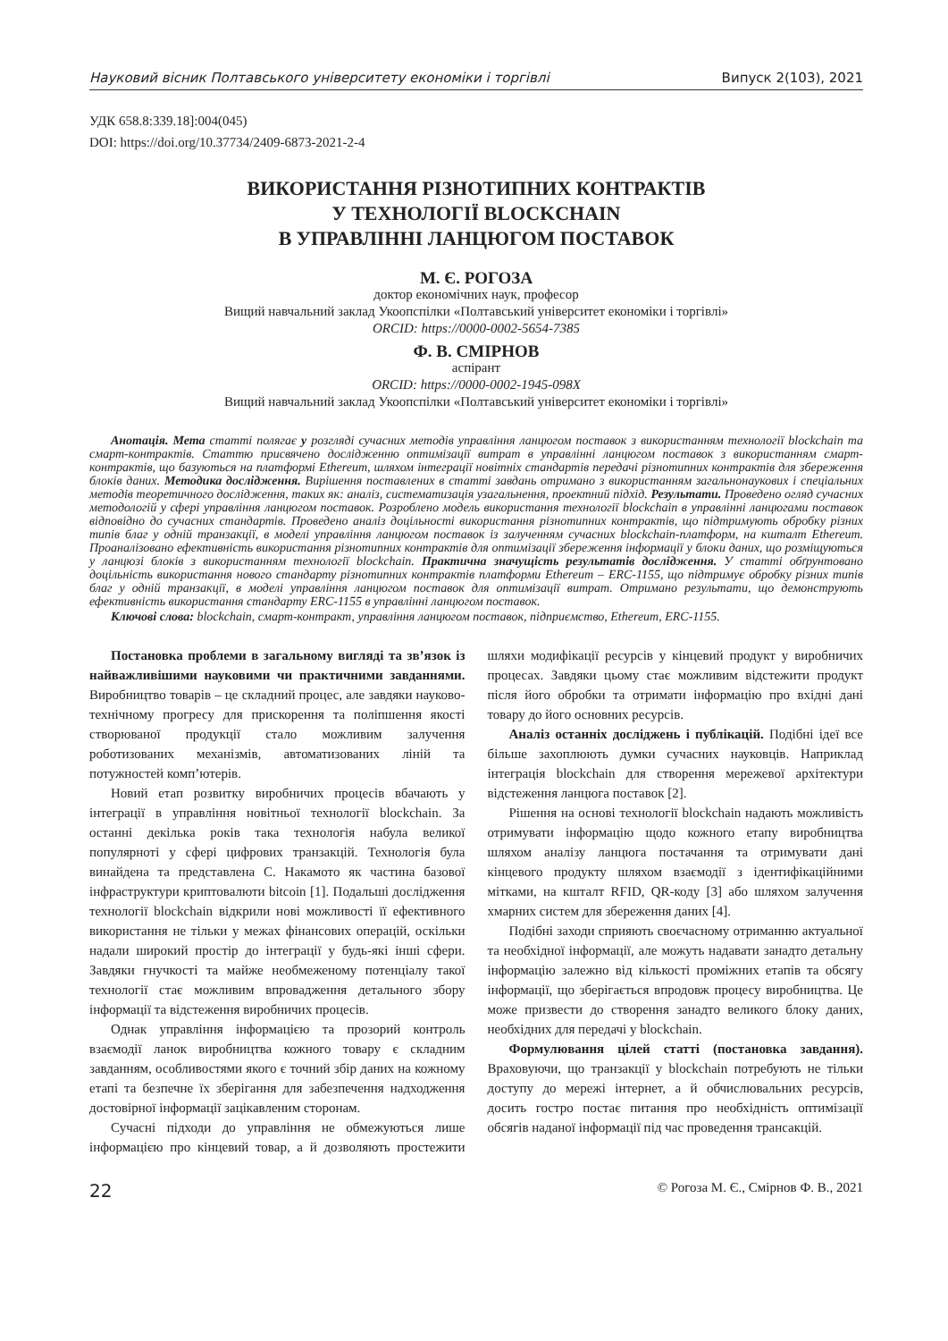Науковий вісник Полтавського університету економіки і торгівлі Випуск 2(103), 2021
УДК 658.8:339.18]:004(045)
DOI: https://doi.org/10.37734/2409-6873-2021-2-4
ВИКОРИСТАННЯ РІЗНОТИПНИХ КОНТРАКТІВ
У ТЕХНОЛОГІЇ BLOCKCHAIN
В УПРАВЛІННІ ЛАНЦЮГОМ ПОСТАВОК
М. Є. РОГОЗА
доктор економічних наук, професор
Вищий навчальний заклад Укоопспілки «Полтавський університет економіки і торгівлі»
ORCID: https://0000-0002-5654-7385
Ф. В. СМІРНОВ
аспірант
ORCID: https://0000-0002-1945-098X
Вищий навчальний заклад Укоопспілки «Полтавський університет економіки і торгівлі»
Анотація. Мета статті полягає у розгляді сучасних методів управління ланцюгом поставок з використанням технології blockchain та смарт-контрактів. Статтю присвячено дослідженню оптимізації витрат в управлінні ланцюгом поставок з використанням смарт-контрактів, що базуються на платформі Ethereum, шляхом інтеграції новітніх стандартів передачі різнотипних контрактів для збереження блоків даних. Методика дослідження. Вирішення поставлених в статті завдань отримано з використанням загальнонаукових і спеціальних методів теоретичного дослідження, таких як: аналіз, систематизація узагальнення, проектний підхід. Результати. Проведено огляд сучасних методологій у сфері управління ланцюгом поставок. Розроблено модель використання технології blockchain в управлінні ланцюгами поставок відповідно до сучасних стандартів. Проведено аналіз доцільності використання різнотипних контрактів, що підтримують обробку різних типів благ у одній транзакції, в моделі управління ланцюгом поставок із залученням сучасних blockchain-платформ, на кшталт Ethereum. Проаналізовано ефективність використання різнотипних контрактів для оптимізації збереження інформації у блоки даних, що розміщуються у ланцюзі блоків з використанням технології blockchain. Практична значущість результатів дослідження. У статті обґрунтовано доцільність використання нового стандарту різнотипних контрактів платформи Ethereum – ERC-1155, що підтримує обробку різних типів благ у одній транзакції, в моделі управління ланцюгом поставок для оптимізації витрат. Отримано результати, що демонструють ефективність використання стандарту ERC-1155 в управлінні ланцюгом поставок.
Ключові слова: blockchain, смарт-контракт, управління ланцюгом поставок, підприємство, Ethereum, ERC-1155.
Постановка проблеми в загальному вигляді та зв’язок із найважливішими науковими чи практичними завданнями. Виробництво товарів – це складний процес, але завдяки науково-технічному прогресу для прискорення та поліпшення якості створюваної продукції стало можливим залучення роботизованих механізмів, автоматизованих ліній та потужностей комп’ютерів.
Новий етап розвитку виробничих процесів вбачають у інтеграції в управління новітньої технології blockchain. За останні декілька років така технологія набула великої популярноті у сфері цифрових транзакцій. Технологія була винайдена та представлена С. Накамото як частина базової інфраструктури криптовалюти bitcoin [1]. Подальші дослідження технології blockchain відкрили нові можливості її ефективного використання не тільки у межах фінансових операцій, оскільки надали широкий простір до інтеграції у будь-які інші сфери. Завдяки гнучкості та майже необмеженому потенціалу такої технології стає можливим впровадження детального збору інформації та відстеження виробничих процесів.
Однак управління інформацією та прозорий контроль взаємодії ланок виробництва кожного товару є складним завданням, особливостями якого є точний збір даних на кожному етапі та безпечне їх зберігання для забезпечення надходження достовірної інформації зацікавленим сторонам.
Сучасні підходи до управління не обмежуються лише інформацією про кінцевий товар, а й дозволяють простежити шляхи модифікації ресурсів у кінцевий продукт у виробничих процесах. Завдяки цьому стає можливим відстежити продукт після його обробки та отримати інформацію про вхідні дані товару до його основних ресурсів.
Аналіз останніх досліджень і публікацій. Подібні ідеї все більше захоплюють думки сучасних науковців. Наприклад інтеграція blockchain для створення мережевої архітектури відстеження ланцюга поставок [2].
Рішення на основі технології blockchain надають можливість отримувати інформацію щодо кожного етапу виробництва шляхом аналізу ланцюга постачання та отримувати дані кінцевого продукту шляхом взаємодії з ідентифікаційними мітками, на кшталт RFID, QR-коду [3] або шляхом залучення хмарних систем для збереження даних [4].
Подібні заходи сприяють своєчасному отриманню актуальної та необхідної інформації, але можуть надавати занадто детальну інформацію залежно від кількості проміжних етапів та обсягу інформації, що зберігається впродовж процесу виробництва. Це може призвести до створення занадто великого блоку даних, необхідних для передачі у blockchain.
Формулювання цілей статті (постановка завдання). Враховуючи, що транзакції у blockchain потребують не тільки доступу до мережі інтернет, а й обчислювальних ресурсів, досить гостро постає питання про необхідність оптимізації обсягів наданої інформації під час проведення трансакцій.
22 © Рогоза М. Є., Смірнов Ф. В., 2021